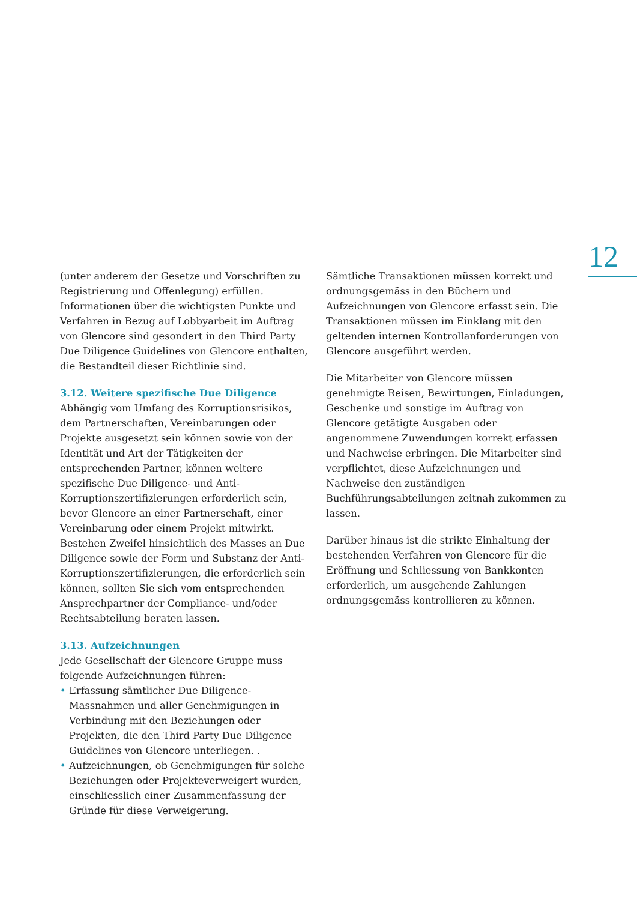12
(unter anderem der Gesetze und Vorschriften zu Registrierung und Offenlegung) erfüllen. Informationen über die wichtigsten Punkte und Verfahren in Bezug auf Lobbyarbeit im Auftrag von Glencore sind gesondert in den Third Party Due Diligence Guidelines von Glencore enthalten, die Bestandteil dieser Richtlinie sind.
3.12. Weitere spezifische Due Diligence
Abhängig vom Umfang des Korruptionsrisikos, dem Partnerschaften, Vereinbarungen oder Projekte ausgesetzt sein können sowie von der Identität und Art der Tätigkeiten der entsprechenden Partner, können weitere spezifische Due Diligence- und Anti-Korruptionszertifizierungen erforderlich sein, bevor Glencore an einer Partnerschaft, einer Vereinbarung oder einem Projekt mitwirkt. Bestehen Zweifel hinsichtlich des Masses an Due Diligence sowie der Form und Substanz der Anti-Korruptionszertifizierungen, die erforderlich sein können, sollten Sie sich vom entsprechenden Ansprechpartner der Compliance- und/oder Rechtsabteilung beraten lassen.
3.13. Aufzeichnungen
Jede Gesellschaft der Glencore Gruppe muss folgende Aufzeichnungen führen:
• Erfassung sämtlicher Due Diligence-Massnahmen und aller Genehmigungen in Verbindung mit den Beziehungen oder Projekten, die den Third Party Due Diligence Guidelines von Glencore unterliegen. .
• Aufzeichnungen, ob Genehmigungen für solche Beziehungen oder Projekteverweigert wurden, einschliesslich einer Zusammenfassung der Gründe für diese Verweigerung.
Sämtliche Transaktionen müssen korrekt und ordnungsgemäss in den Büchern und Aufzeichnungen von Glencore erfasst sein. Die Transaktionen müssen im Einklang mit den geltenden internen Kontrollanforderungen von Glencore ausgeführt werden.
Die Mitarbeiter von Glencore müssen genehmigte Reisen, Bewirtungen, Einladungen, Geschenke und sonstige im Auftrag von Glencore getätigte Ausgaben oder angenommene Zuwendungen korrekt erfassen und Nachweise erbringen. Die Mitarbeiter sind verpflichtet, diese Aufzeichnungen und Nachweise den zuständigen Buchführungsabteilungen zeitnah zukommen zu lassen.
Darüber hinaus ist die strikte Einhaltung der bestehenden Verfahren von Glencore für die Eröffnung und Schliessung von Bankkonten erforderlich, um ausgehende Zahlungen ordnungsgemäss kontrollieren zu können.